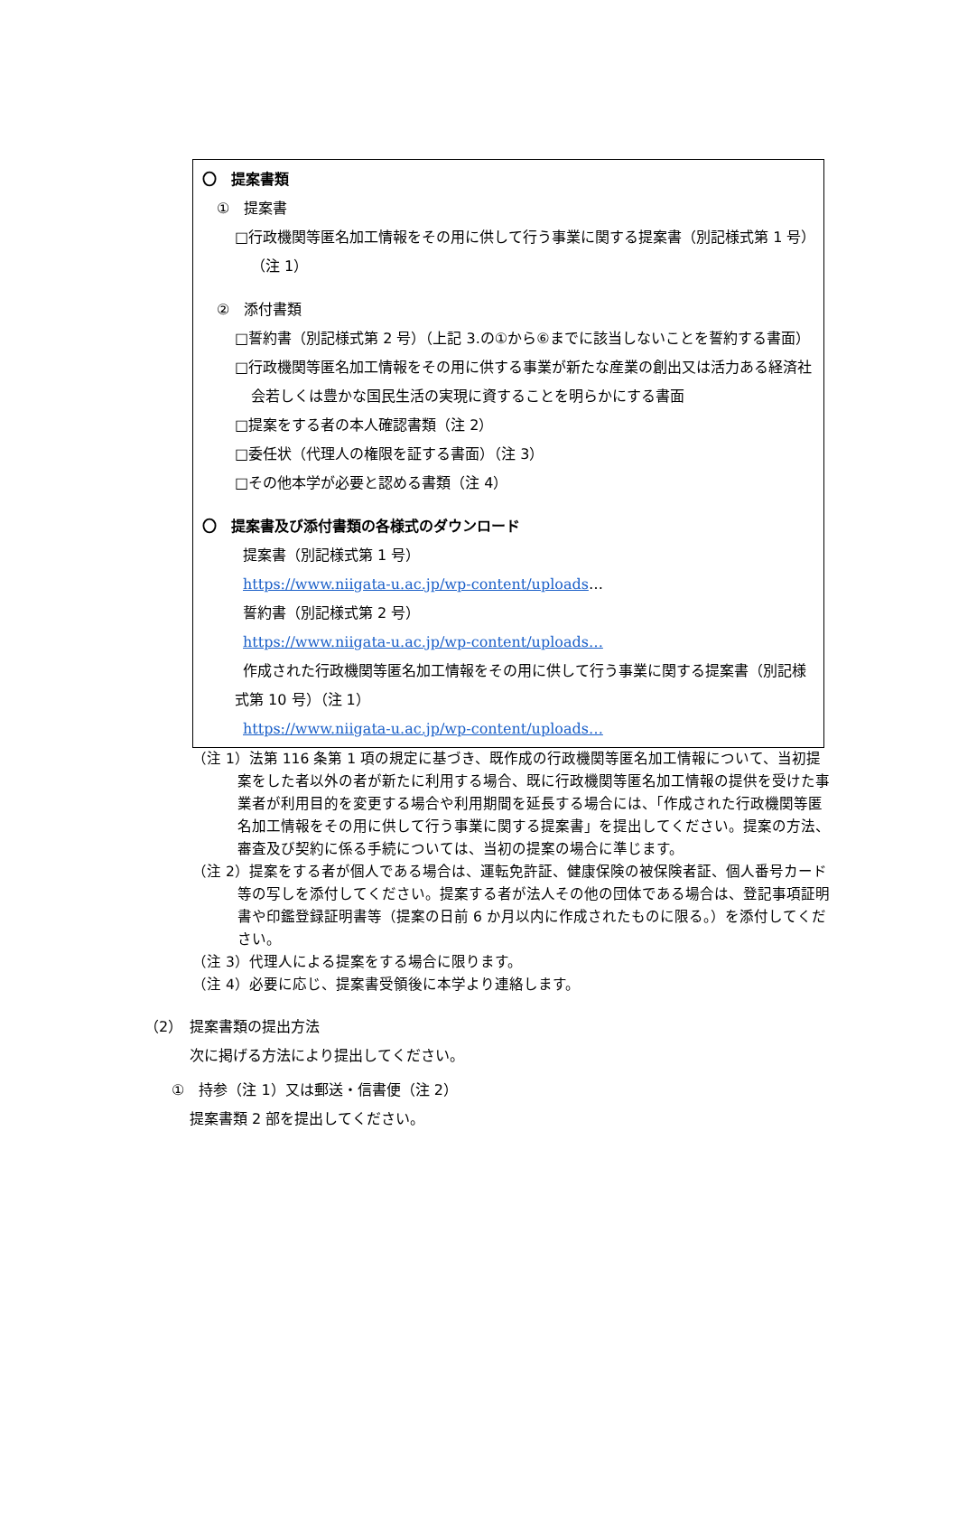〇　提案書類
①　提案書
□行政機関等匿名加工情報をその用に供して行う事業に関する提案書（別記様式第 1 号）（注 1）
②　添付書類
□誓約書（別記様式第 2 号）（上記 3.の①から⑥までに該当しないことを誓約する書面）
□行政機関等匿名加工情報をその用に供する事業が新たな産業の創出又は活力ある経済社会若しくは豊かな国民生活の実現に資することを明らかにする書面
□提案をする者の本人確認書類（注 2）
□委任状（代理人の権限を証する書面）（注 3）
□その他本学が必要と認める書類（注 4）
〇　提案書及び添付書類の各様式のダウンロード
提案書（別記様式第 1 号）
https://www.niigata-u.ac.jp/wp-content/uploads…
誓約書（別記様式第 2 号）
https://www.niigata-u.ac.jp/wp-content/uploads…
作成された行政機関等匿名加工情報をその用に供して行う事業に関する提案書（別記様式第 10 号）（注 1）
https://www.niigata-u.ac.jp/wp-content/uploads…
（注 1）法第 116 条第 1 項の規定に基づき、既作成の行政機関等匿名加工情報について、当初提案をした者以外の者が新たに利用する場合、既に行政機関等匿名加工情報の提供を受けた事業者が利用目的を変更する場合や利用期間を延長する場合には、「作成された行政機関等匿名加工情報をその用に供して行う事業に関する提案書」を提出してください。提案の方法、審査及び契約に係る手続については、当初の提案の場合に準じます。
（注 2）提案をする者が個人である場合は、運転免許証、健康保険の被保険者証、個人番号カード等の写しを添付してください。提案する者が法人その他の団体である場合は、登記事項証明書や印鑑登録証明書等（提案の日前 6 か月以内に作成されたものに限る。）を添付してください。
（注 3）代理人による提案をする場合に限ります。
（注 4）必要に応じ、提案書受領後に本学より連絡します。
（2）　提案書類の提出方法
次に掲げる方法により提出してください。
①　持参（注 1）又は郵送・信書便（注 2）
提案書類 2 部を提出してください。